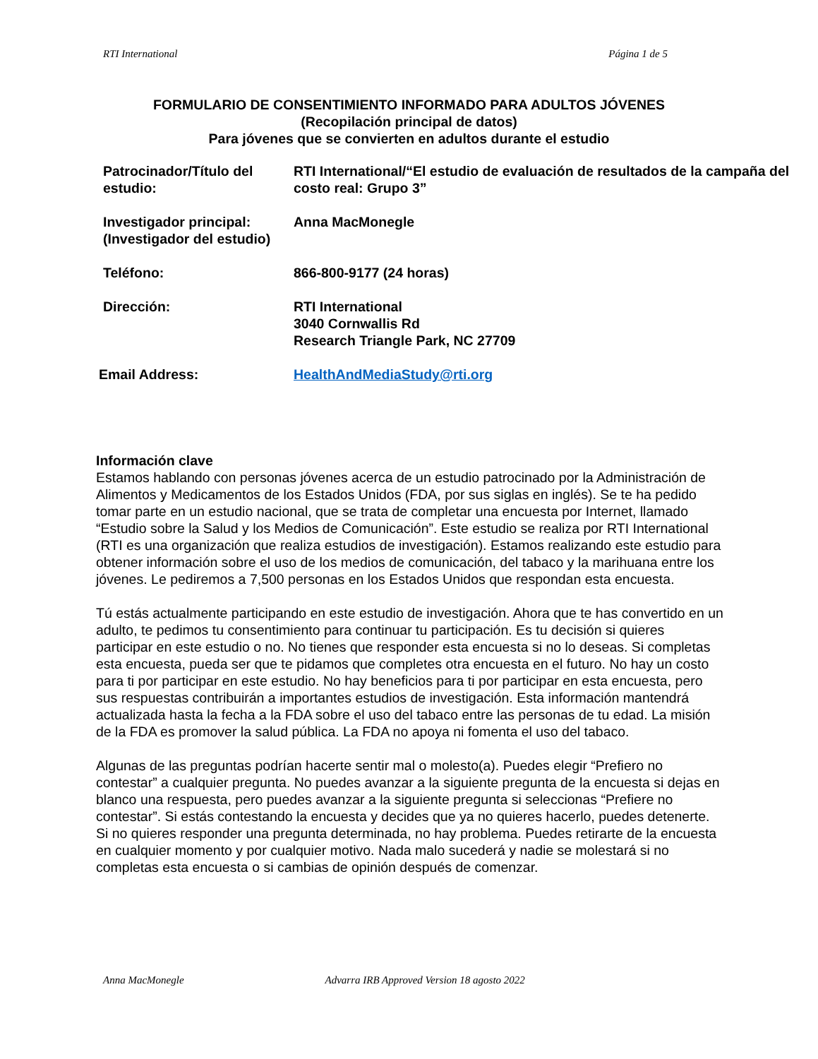RTI International Página 1 de 5
FORMULARIO DE CONSENTIMIENTO INFORMADO PARA ADULTOS JÓVENES
(Recopilación principal de datos)
Para jóvenes que se convierten en adultos durante el estudio
| Patrocinador/Título del estudio: | RTI International/“El estudio de evaluación de resultados de la campaña del costo real: Grupo 3” |
| Investigador principal: (Investigador del estudio) | Anna MacMonegle |
| Teléfono: | 866-800-9177 (24 horas) |
| Dirección: | RTI International 3040 Cornwallis Rd Research Triangle Park, NC 27709 |
| Email Address: | HealthAndMediaStudy@rti.org |
Información clave
Estamos hablando con personas jóvenes acerca de un estudio patrocinado por la Administración de Alimentos y Medicamentos de los Estados Unidos (FDA, por sus siglas en inglés). Se te ha pedido tomar parte en un estudio nacional, que se trata de completar una encuesta por Internet, llamado “Estudio sobre la Salud y los Medios de Comunicación”. Este estudio se realiza por RTI International (RTI es una organización que realiza estudios de investigación). Estamos realizando este estudio para obtener información sobre el uso de los medios de comunicación, del tabaco y la marihuana entre los jóvenes. Le pediremos a 7,500 personas en los Estados Unidos que respondan esta encuesta.
Tú estás actualmente participando en este estudio de investigación. Ahora que te has convertido en un adulto, te pedimos tu consentimiento para continuar tu participación. Es tu decisión si quieres participar en este estudio o no. No tienes que responder esta encuesta si no lo deseas. Si completas esta encuesta, pueda ser que te pidamos que completes otra encuesta en el futuro. No hay un costo para ti por participar en este estudio. No hay beneficios para ti por participar en esta encuesta, pero sus respuestas contribuirán a importantes estudios de investigación. Esta información mantendrá actualizada hasta la fecha a la FDA sobre el uso del tabaco entre las personas de tu edad. La misión de la FDA es promover la salud pública. La FDA no apoya ni fomenta el uso del tabaco.
Algunas de las preguntas podrían hacerte sentir mal o molesto(a). Puedes elegir “Prefiero no contestar” a cualquier pregunta. No puedes avanzar a la siguiente pregunta de la encuesta si dejas en blanco una respuesta, pero puedes avanzar a la siguiente pregunta si seleccionas “Prefiere no contestar”. Si estás contestando la encuesta y decides que ya no quieres hacerlo, puedes detenerte. Si no quieres responder una pregunta determinada, no hay problema. Puedes retirarte de la encuesta en cualquier momento y por cualquier motivo. Nada malo sucederá y nadie se molestará si no completas esta encuesta o si cambias de opinión después de comenzar.
Anna MacMonegle Advarra IRB Approved Version 18 agosto 2022